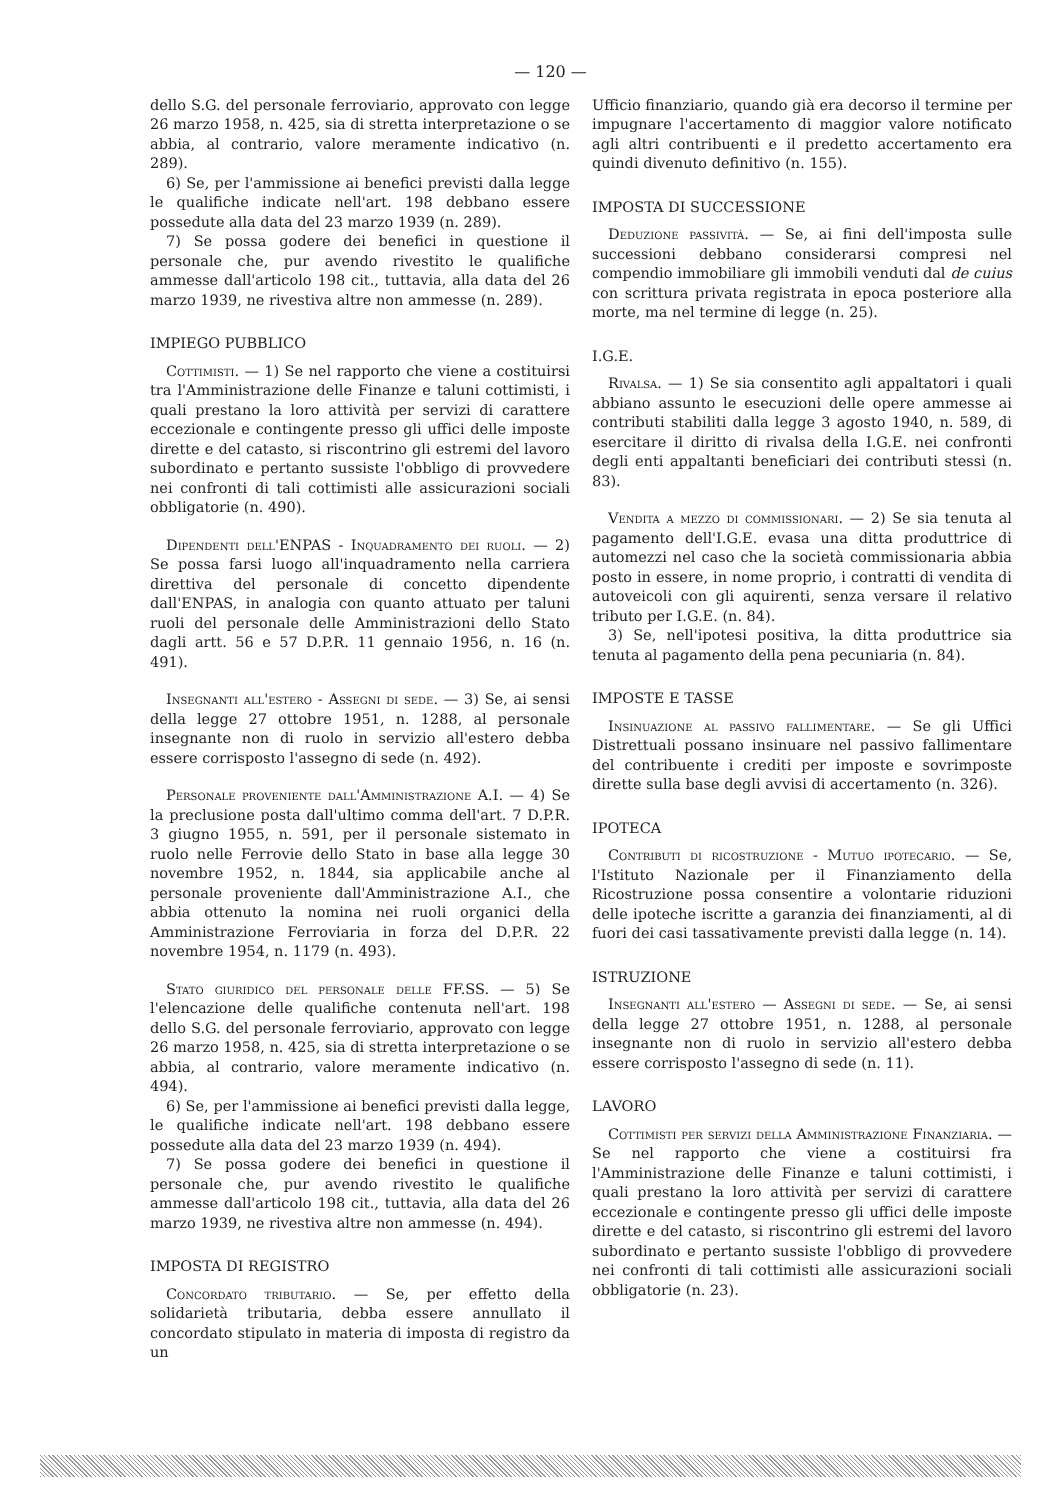— 120 —
dello S.G. del personale ferroviario, approvato con legge 26 marzo 1958, n. 425, sia di stretta interpretazione o se abbia, al contrario, valore meramente indicativo (n. 289).
6) Se, per l'ammissione ai benefici previsti dalla legge le qualifiche indicate nell'art. 198 debbano essere possedute alla data del 23 marzo 1939 (n. 289).
7) Se possa godere dei benefici in questione il personale che, pur avendo rivestito le qualifiche ammesse dall'articolo 198 cit., tuttavia, alla data del 26 marzo 1939, ne rivestiva altre non ammesse (n. 289).
IMPIEGO PUBBLICO
Cottimisti. — 1) Se nel rapporto che viene a costituirsi tra l'Amministrazione delle Finanze e taluni cottimisti, i quali prestano la loro attività per servizi di carattere eccezionale e contingente presso gli uffici delle imposte dirette e del catasto, si riscontrino gli estremi del lavoro subordinato e pertanto sussiste l'obbligo di provvedere nei confronti di tali cottimisti alle assicurazioni sociali obbligatorie (n. 490).
Dipendenti dell'ENPAS - Inquadramento dei ruoli. — 2) Se possa farsi luogo all'inquadramento nella carriera direttiva del personale di concetto dipendente dall'ENPAS, in analogia con quanto attuato per taluni ruoli del personale delle Amministrazioni dello Stato dagli artt. 56 e 57 D.P.R. 11 gennaio 1956, n. 16 (n. 491).
Insegnanti all'estero - Assegni di sede. — 3) Se, ai sensi della legge 27 ottobre 1951, n. 1288, al personale insegnante non di ruolo in servizio all'estero debba essere corrisposto l'assegno di sede (n. 492).
Personale proveniente dall'Amministrazione A.I. — 4) Se la preclusione posta dall'ultimo comma dell'art. 7 D.P.R. 3 giugno 1955, n. 591, per il personale sistemato in ruolo nelle Ferrovie dello Stato in base alla legge 30 novembre 1952, n. 1844, sia applicabile anche al personale proveniente dall'Amministrazione A.I., che abbia ottenuto la nomina nei ruoli organici della Amministrazione Ferroviaria in forza del D.P.R. 22 novembre 1954, n. 1179 (n. 493).
Stato giuridico del personale delle FF.SS. — 5) Se l'elencazione delle qualifiche contenuta nell'art. 198 dello S.G. del personale ferroviario, approvato con legge 26 marzo 1958, n. 425, sia di stretta interpretazione o se abbia, al contrario, valore meramente indicativo (n. 494).
6) Se, per l'ammissione ai benefici previsti dalla legge, le qualifiche indicate nell'art. 198 debbano essere possedute alla data del 23 marzo 1939 (n. 494).
7) Se possa godere dei benefici in questione il personale che, pur avendo rivestito le qualifiche ammesse dall'articolo 198 cit., tuttavia, alla data del 26 marzo 1939, ne rivestiva altre non ammesse (n. 494).
IMPOSTA DI REGISTRO
Concordato tributario. — Se, per effetto della solidarietà tributaria, debba essere annullato il concordato stipulato in materia di imposta di registro da un
Ufficio finanziario, quando già era decorso il termine per impugnare l'accertamento di maggior valore notificato agli altri contribuenti e il predetto accertamento era quindi divenuto definitivo (n. 155).
IMPOSTA DI SUCCESSIONE
Deduzione passività. — Se, ai fini dell'imposta sulle successioni debbano considerarsi compresi nel compendio immobiliare gli immobili venduti dal de cuius con scrittura privata registrata in epoca posteriore alla morte, ma nel termine di legge (n. 25).
I.G.E.
Rivalsa. — 1) Se sia consentito agli appaltatori i quali abbiano assunto le esecuzioni delle opere ammesse ai contributi stabiliti dalla legge 3 agosto 1940, n. 589, di esercitare il diritto di rivalsa della I.G.E. nei confronti degli enti appaltanti beneficiari dei contributi stessi (n. 83).
Vendita a mezzo di commissionari. — 2) Se sia tenuta al pagamento dell'I.G.E. evasa una ditta produttrice di automezzi nel caso che la società commissionaria abbia posto in essere, in nome proprio, i contratti di vendita di autoveicoli con gli aquirenti, senza versare il relativo tributo per I.G.E. (n. 84).
3) Se, nell'ipotesi positiva, la ditta produttrice sia tenuta al pagamento della pena pecuniaria (n. 84).
IMPOSTE E TASSE
Insinuazione al passivo fallimentare. — Se gli Uffici Distrettuali possano insinuare nel passivo fallimentare del contribuente i crediti per imposte e sovrimposte dirette sulla base degli avvisi di accertamento (n. 326).
IPOTECA
Contributi di ricostruzione - Mutuo ipotecario. — Se, l'Istituto Nazionale per il Finanziamento della Ricostruzione possa consentire a volontarie riduzioni delle ipoteche iscritte a garanzia dei finanziamenti, al di fuori dei casi tassativamente previsti dalla legge (n. 14).
ISTRUZIONE
Insegnanti all'estero — Assegni di sede. — Se, ai sensi della legge 27 ottobre 1951, n. 1288, al personale insegnante non di ruolo in servizio all'estero debba essere corrisposto l'assegno di sede (n. 11).
LAVORO
Cottimisti per servizi della Amministrazione Finanziaria. — Se nel rapporto che viene a costituirsi fra l'Amministrazione delle Finanze e taluni cottimisti, i quali prestano la loro attività per servizi di carattere eccezionale e contingente presso gli uffici delle imposte dirette e del catasto, si riscontrino gli estremi del lavoro subordinato e pertanto sussiste l'obbligo di provvedere nei confronti di tali cottimisti alle assicurazioni sociali obbligatorie (n. 23).